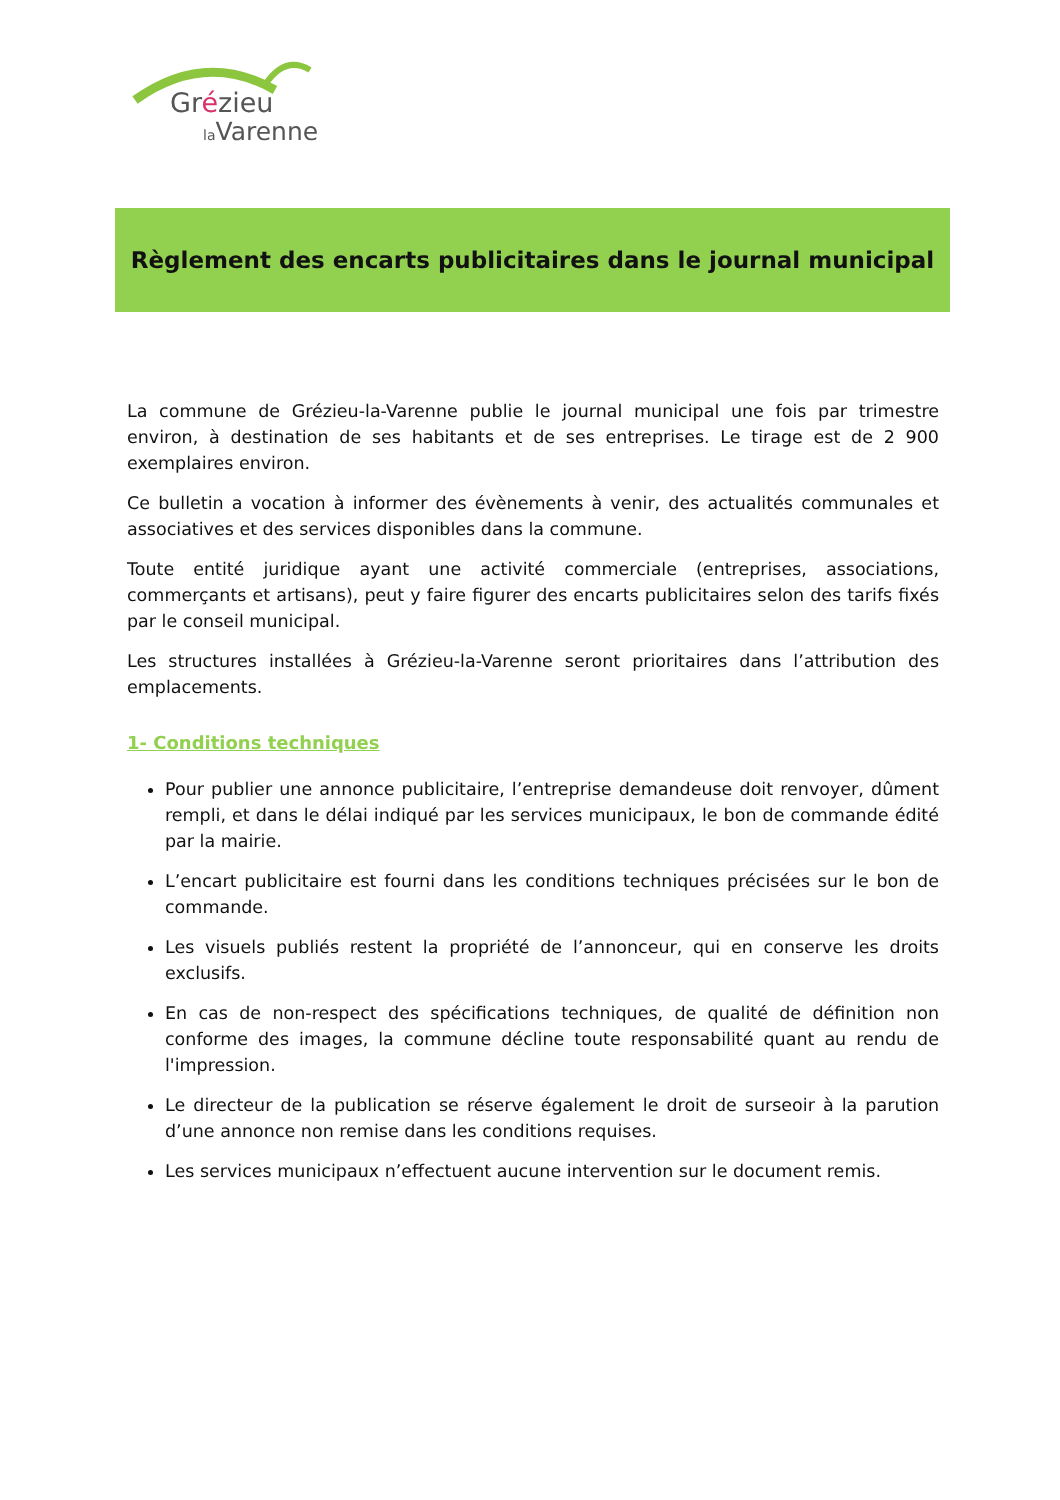Grézieu
la Varenne
Règlement des encarts publicitaires dans le journal municipal
La commune de Grézieu-la-Varenne publie le journal municipal une fois par trimestre environ, à destination de ses habitants et de ses entreprises. Le tirage est de 2 900 exemplaires environ.
Ce bulletin a vocation à informer des évènements à venir, des actualités communales et associatives et des services disponibles dans la commune.
Toute entité juridique ayant une activité commerciale (entreprises, associations, commerçants et artisans), peut y faire figurer des encarts publicitaires selon des tarifs fixés par le conseil municipal.
Les structures installées à Grézieu-la-Varenne seront prioritaires dans l’attribution des emplacements.
1- Conditions techniques
Pour publier une annonce publicitaire, l’entreprise demandeuse doit renvoyer, dûment rempli, et dans le délai indiqué par les services municipaux, le bon de commande édité par la mairie.
L’encart publicitaire est fourni dans les conditions techniques précisées sur le bon de commande.
Les visuels publiés restent la propriété de l’annonceur, qui en conserve les droits exclusifs.
En cas de non-respect des spécifications techniques, de qualité de définition non conforme des images, la commune décline toute responsabilité quant au rendu de l'impression.
Le directeur de la publication se réserve également le droit de surseoir à la parution d’une annonce non remise dans les conditions requises.
Les services municipaux n’effectuent aucune intervention sur le document remis.